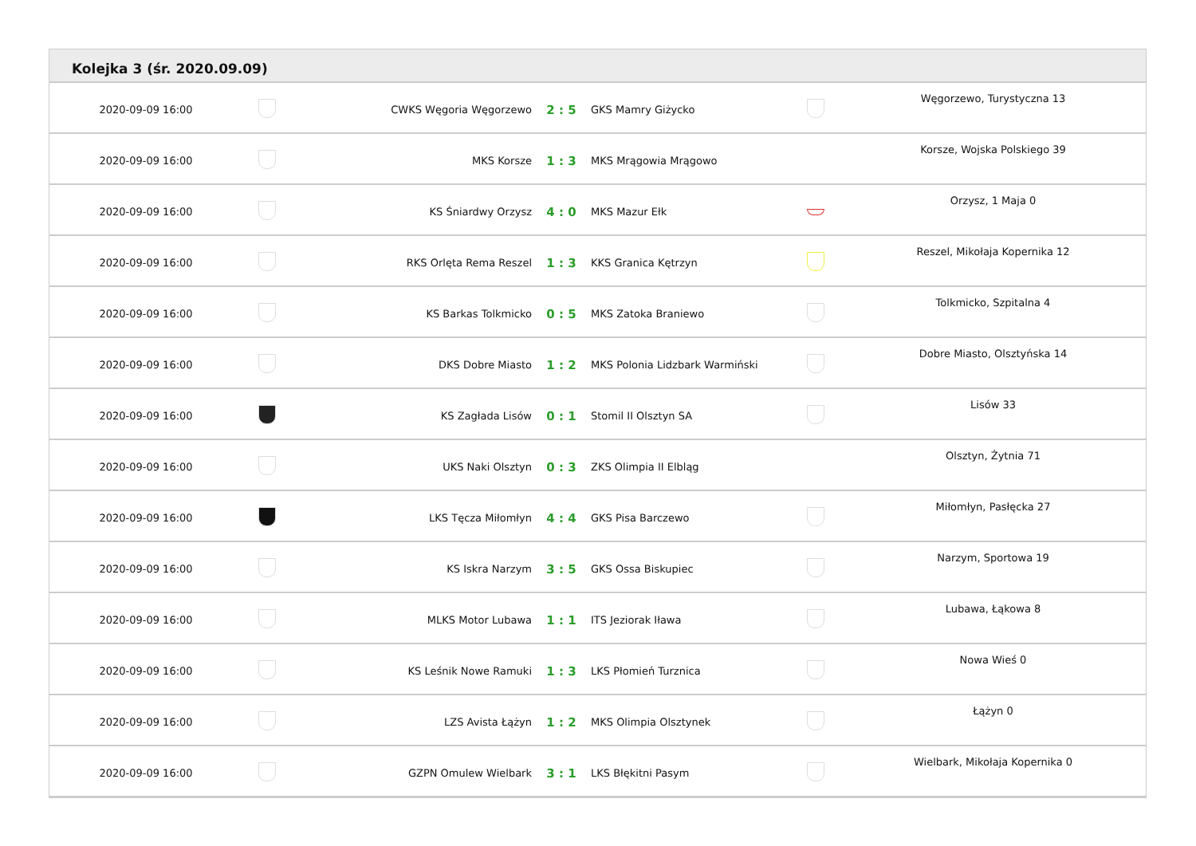Kolejka 3 (śr. 2020.09.09)
| 2020-09-09 16:00 | | CWKS Węgoria Węgorzewo | 2 : 5 | GKS Mamry Giżycko | | Węgorzewo, Turystyczna 13 |
| 2020-09-09 16:00 | | MKS Korsze | 1 : 3 | MKS Mrągowia Mrągowo | | Korsze, Wojska Polskiego 39 |
| 2020-09-09 16:00 | | KS Śniardwy Orzysz | 4 : 0 | MKS Mazur Ełk | | Orzysz, 1 Maja 0 |
| 2020-09-09 16:00 | | RKS Orlęta Rema Reszel | 1 : 3 | KKS Granica Kętrzyn | | Reszel, Mikołaja Kopernika 12 |
| 2020-09-09 16:00 | | KS Barkas Tolkmicko | 0 : 5 | MKS Zatoka Braniewo | | Tolkmicko, Szpitalna 4 |
| 2020-09-09 16:00 | | DKS Dobre Miasto | 1 : 2 | MKS Polonia Lidzbark Warmiński | | Dobre Miasto, Olsztyńska 14 |
| 2020-09-09 16:00 | | KS Zagłada Lisów | 0 : 1 | Stomil II Olsztyn SA | | Lisów 33 |
| 2020-09-09 16:00 | | UKS Naki Olsztyn | 0 : 3 | ZKS Olimpia II Elbląg | | Olsztyn, Żytnia 71 |
| 2020-09-09 16:00 | | LKS Tęcza Miłomłyn | 4 : 4 | GKS Pisa Barczewo | | Miłomłyn, Pasłęcka 27 |
| 2020-09-09 16:00 | | KS Iskra Narzym | 3 : 5 | GKS Ossa Biskupiec | | Narzym, Sportowa 19 |
| 2020-09-09 16:00 | | MLKS Motor Lubawa | 1 : 1 | ITS Jeziorak Iława | | Lubawa, Łąkowa 8 |
| 2020-09-09 16:00 | | KS Leśnik Nowe Ramuki | 1 : 3 | LKS Płomień Turznica | | Nowa Wieś 0 |
| 2020-09-09 16:00 | | LZS Avista Łążyn | 1 : 2 | MKS Olimpia Olsztynek | | Łążyn 0 |
| 2020-09-09 16:00 | | GZPN Omulew Wielbark | 3 : 1 | LKS Błękitni Pasym | | Wielbark, Mikołaja Kopernika 0 |